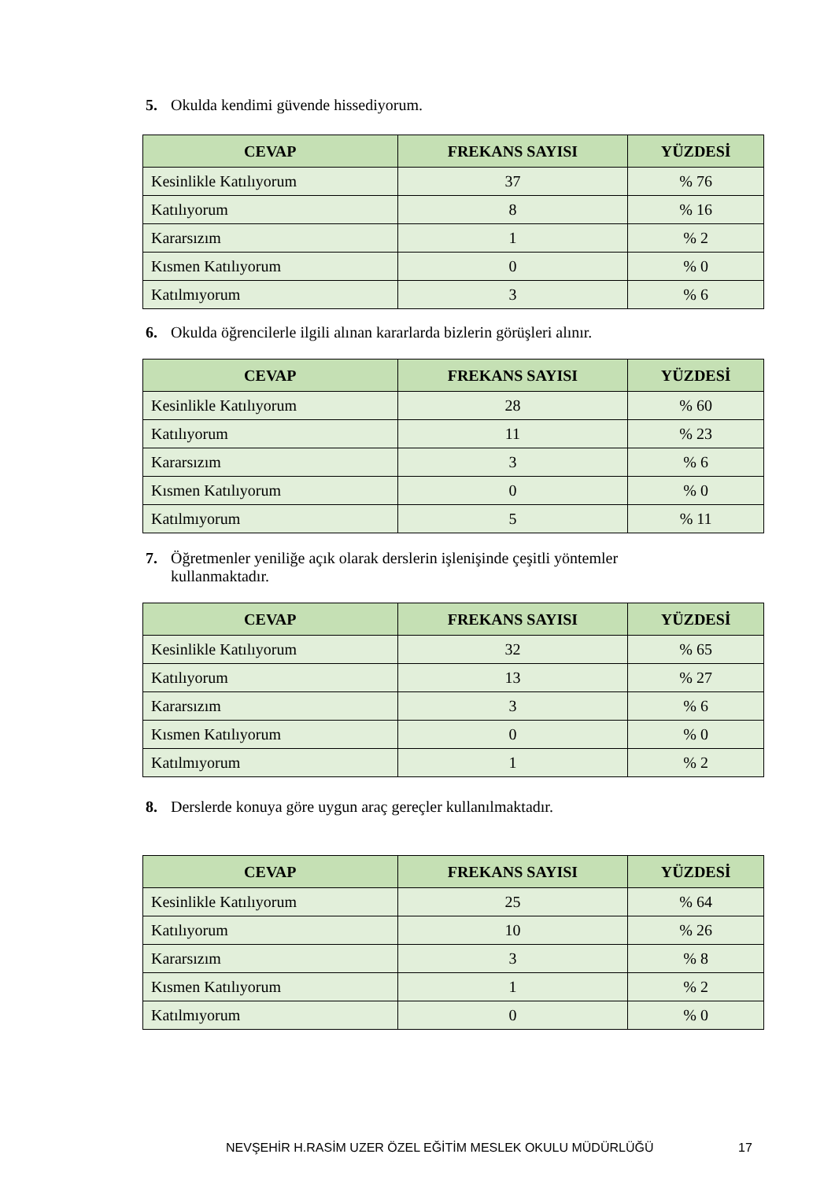5. Okulda kendimi güvende hissediyorum.
| CEVAP | FREKANS SAYISI | YÜZDESİ |
| --- | --- | --- |
| Kesinlikle Katılıyorum | 37 | % 76 |
| Katılıyorum | 8 | % 16 |
| Kararsızım | 1 | % 2 |
| Kısmen Katılıyorum | 0 | % 0 |
| Katılmıyorum | 3 | % 6 |
6. Okulda öğrencilerle ilgili alınan kararlarda bizlerin görüşleri alınır.
| CEVAP | FREKANS SAYISI | YÜZDESİ |
| --- | --- | --- |
| Kesinlikle Katılıyorum | 28 | % 60 |
| Katılıyorum | 11 | % 23 |
| Kararsızım | 3 | % 6 |
| Kısmen Katılıyorum | 0 | % 0 |
| Katılmıyorum | 5 | % 11 |
7. Öğretmenler yeniliğe açık olarak derslerin işlenişinde çeşitli yöntemler kullanmaktadır.
| CEVAP | FREKANS SAYISI | YÜZDESİ |
| --- | --- | --- |
| Kesinlikle Katılıyorum | 32 | % 65 |
| Katılıyorum | 13 | % 27 |
| Kararsızım | 3 | % 6 |
| Kısmen Katılıyorum | 0 | % 0 |
| Katılmıyorum | 1 | % 2 |
8. Derslerde konuya göre uygun araç gereçler kullanılmaktadır.
| CEVAP | FREKANS SAYISI | YÜZDESİ |
| --- | --- | --- |
| Kesinlikle Katılıyorum | 25 | % 64 |
| Katılıyorum | 10 | % 26 |
| Kararsızım | 3 | % 8 |
| Kısmen Katılıyorum | 1 | % 2 |
| Katılmıyorum | 0 | % 0 |
NEVŞEHİR H.RASİM UZER ÖZEL EĞİTİM MESLEK OKULU MÜDÜRLÜĞÜ 17